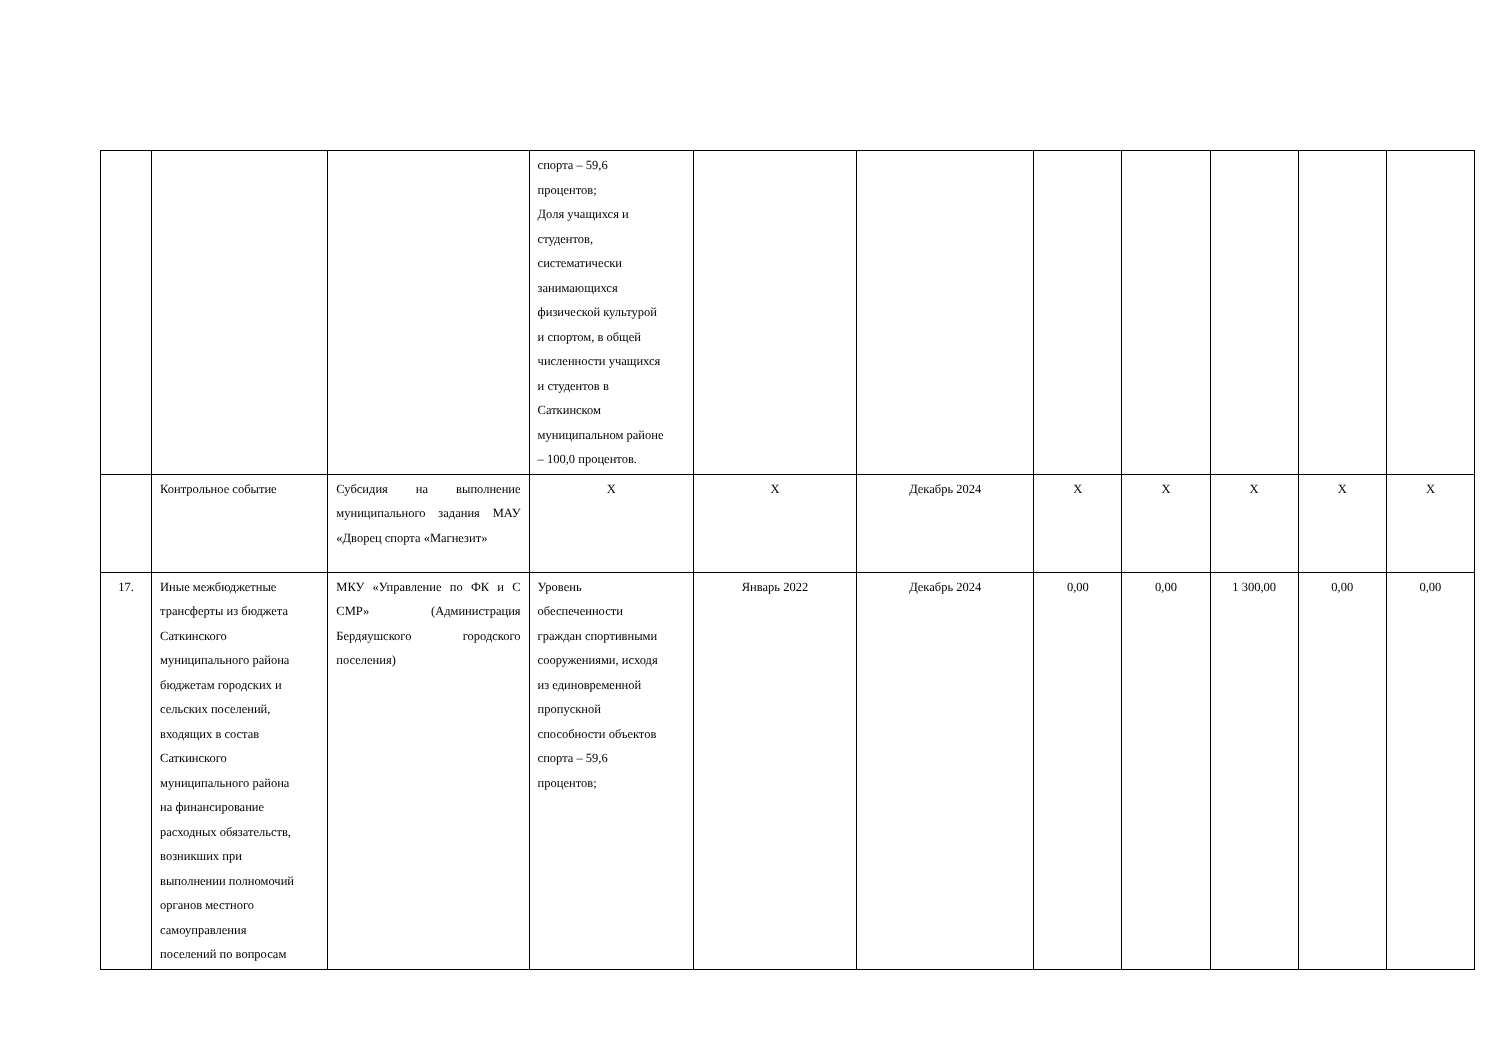| | | | спорта – 59,6 процентов; Доля учащихся и студентов, систематически занимающихся физической культурой и спортом, в общей численности учащихся и студентов в Саткинском муниципальном районе – 100,0 процентов. | | | | | | | |
| | Контрольное событие | Субсидия на выполнение муниципального задания МАУ «Дворец спорта «Магнезит» | X | X | Декабрь 2024 | X | X | X | X | X |
| 17. | Иные межбюджетные трансферты из бюджета Саткинского муниципального района бюджетам городских и сельских поселений, входящих в состав Саткинского муниципального района на финансирование расходных обязательств, возникших при выполнении полномочий органов местного самоуправления поселений по вопросам | МКУ «Управление по ФК и С СМР» (Администрация Бердяушского городского поселения) | Уровень обеспеченности граждан спортивными сооружениями, исходя из единовременной пропускной способности объектов спорта – 59,6 процентов; | Январь 2022 | Декабрь 2024 | 0,00 | 0,00 | 1 300,00 | 0,00 | 0,00 |